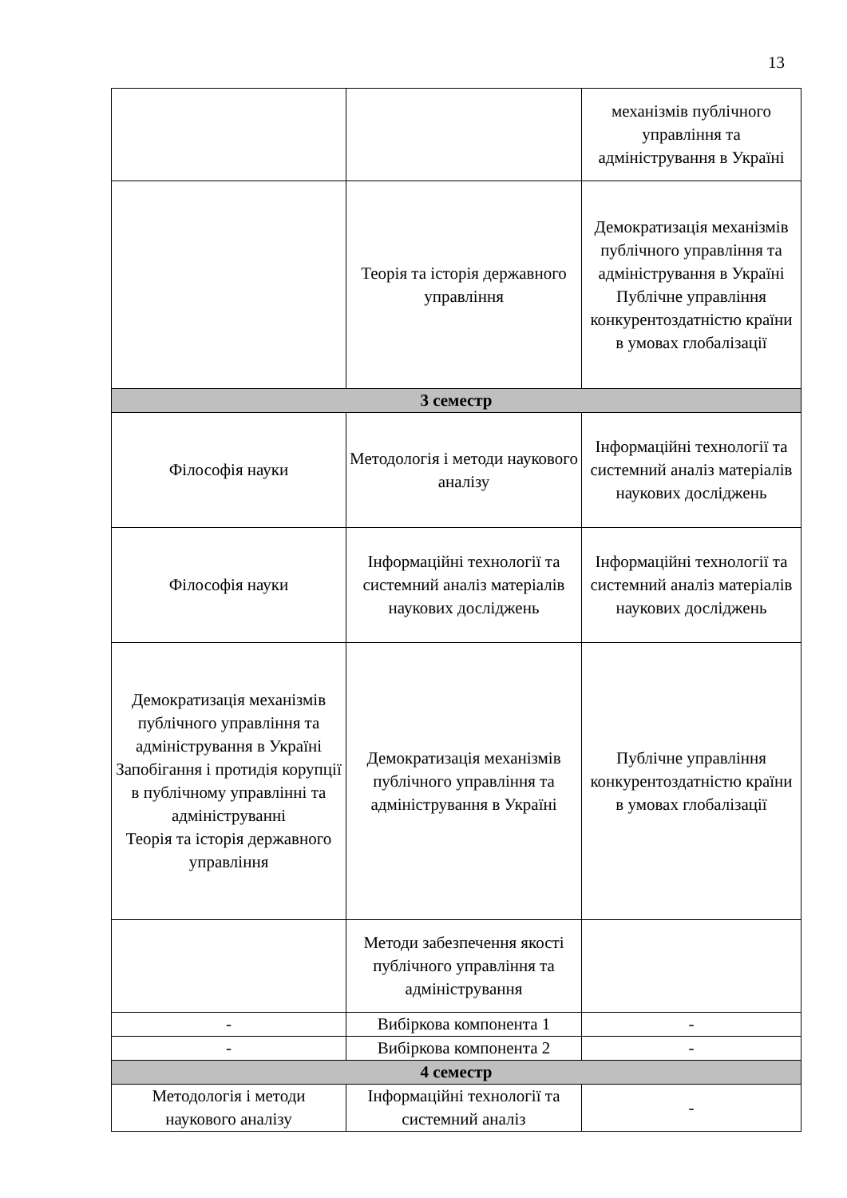13
| | | механізмів публічного управління та адміністрування в Україні |
| | Теорія та історія державного управління | Демократизація механізмів публічного управління та адміністрування в Україні Публічне управління конкурентоздатністю країни в умовах глобалізації |
| 3 семестр | | |
| Філософія науки | Методологія і методи наукового аналізу | Інформаційні технології та системний аналіз матеріалів наукових досліджень |
| Філософія науки | Інформаційні технології та системний аналіз матеріалів наукових досліджень | Інформаційні технології та системний аналіз матеріалів наукових досліджень |
| Демократизація механізмів публічного управління та адміністрування в Україні Запобігання і протидія корупції в публічному управлінні та адмініструванні Теорія та історія державного управління | Демократизація механізмів публічного управління та адміністрування в Україні | Публічне управління конкурентоздатністю країни в умовах глобалізації |
| | Методи забезпечення якості публічного управління та адміністрування | |
| - | Вибіркова компонента 1 | - |
| - | Вибіркова компонента 2 | - |
| 4 семестр | | |
| Методологія і методи наукового аналізу | Інформаційні технології та системний аналіз | - |